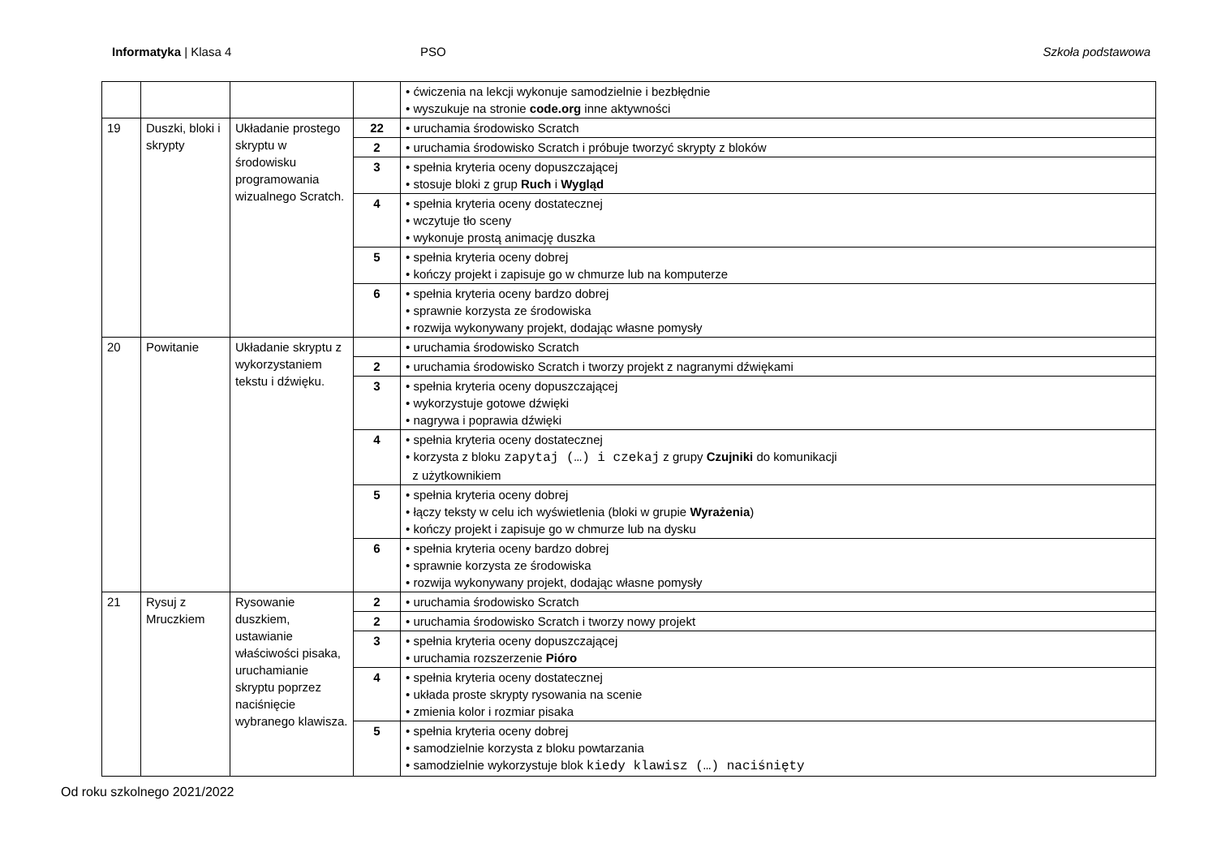Informatyka | Klasa 4 PSO Szkoła podstawowa
| | | | | • ćwiczenia na lekcji wykonuje samodzielnie i bezbłędnie • wyszukuje na stronie code.org inne aktywności |
| 19 | Duszki, bloki i skrypty | Układanie prostego skryptu w środowisku programowania wizualnego Scratch. | 2 2 | • uruchamia środowisko Scratch |
| | | | 2 | • uruchamia środowisko Scratch i próbuje tworzyć skrypty z bloków |
| | | | 3 | • spełnia kryteria oceny dopuszczającej • stosuje bloki z grup Ruch i Wygląd |
| | | | 4 | • spełnia kryteria oceny dostatecznej • wczytuje tło sceny • wykonuje prostą animację duszka |
| | | | 5 | • spełnia kryteria oceny dobrej • kończy projekt i zapisuje go w chmurze lub na komputerze |
| | | | 6 | • spełnia kryteria oceny bardzo dobrej • sprawnie korzysta ze środowiska • rozwija wykonywany projekt, dodając własne pomysły |
| 20 | Powitanie | Układanie skryptu z wykorzystaniem tekstu i dźwięku. | | • uruchamia środowisko Scratch |
| | | | 2 | • uruchamia środowisko Scratch i tworzy projekt z nagranymi dźwiękami |
| | | | 3 | • spełnia kryteria oceny dopuszczającej • wykorzystuje gotowe dźwięki • nagrywa i poprawia dźwięki |
| | | | 4 | • spełnia kryteria oceny dostatecznej • korzysta z bloku zapytaj (…) i czekaj z grupy Czujniki do komunikacji z użytkownikiem |
| | | | 5 | • spełnia kryteria oceny dobrej • łączy teksty w celu ich wyświetlenia (bloki w grupie Wyrażenia ) • kończy projekt i zapisuje go w chmurze lub na dysku |
| | | | 6 | • spełnia kryteria oceny bardzo dobrej • sprawnie korzysta ze środowiska • rozwija wykonywany projekt, dodając własne pomysły |
| 21 | Rysuj z Mruczkiem | Rysowanie duszkiem, ustawianie właściwości pisaka, uruchamianie skryptu poprzez naciśnięcie wybranego klawisza. | 2 | • uruchamia środowisko Scratch |
| | | | 2 | • uruchamia środowisko Scratch i tworzy nowy projekt |
| | | | 3 | • spełnia kryteria oceny dopuszczającej • uruchamia rozszerzenie Pióro |
| | | | 4 | • spełnia kryteria oceny dostatecznej • układa proste skrypty rysowania na scenie • zmienia kolor i rozmiar pisaka |
| | | | 5 | • spełnia kryteria oceny dobrej • samodzielnie korzysta z bloku powtarzania • samodzielnie wykorzystuje blok kiedy klawisz (…) naciśnięty |
Od roku szkolnego 2021/2022